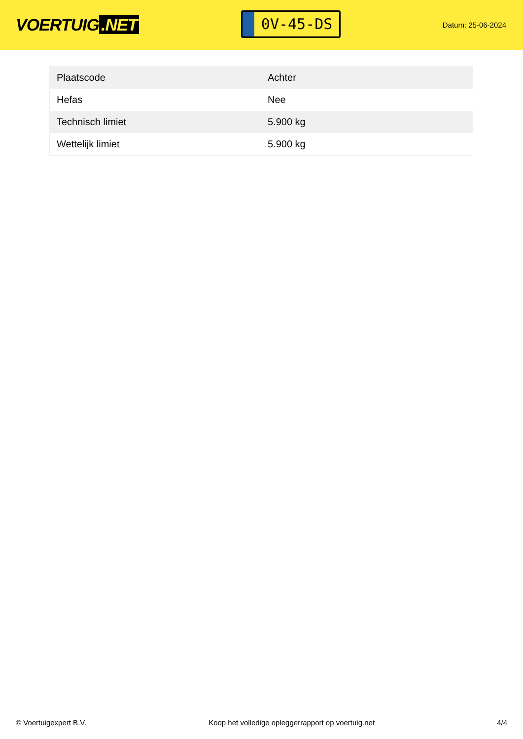VOERTUIG.NET
0V-45-DS
Datum: 25-06-2024
| Plaatscode | Achter |
| Hefas | Nee |
| Technisch limiet | 5.900 kg |
| Wettelijk limiet | 5.900 kg |
© Voertuigexpert B.V. Koop het volledige opleggerrapport op voertuig.net 4/4